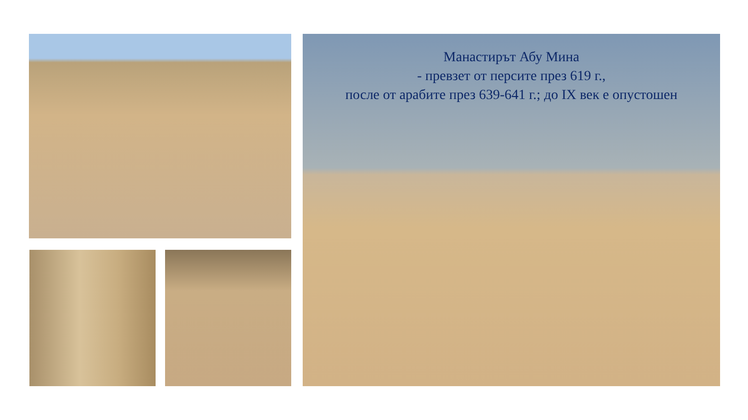Манастирът Абу Мина
- превзет от персите през 619 г.,
после от арабите през 639-641 г.; до IX век е опустошен